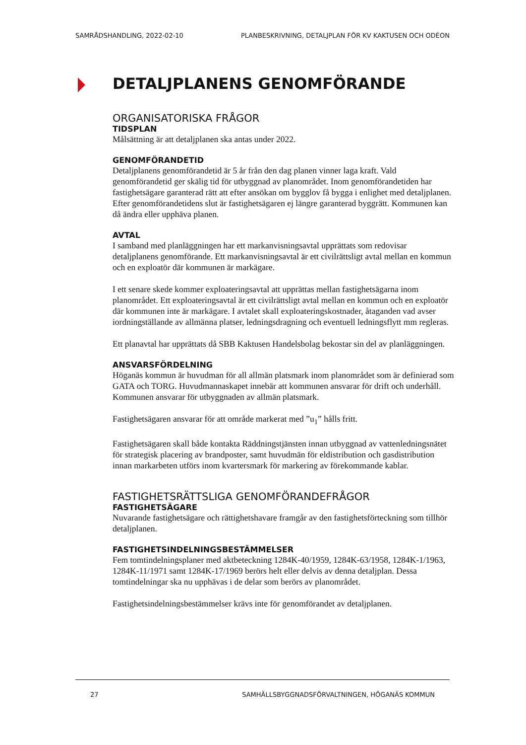SAMRÅDSHANDLING, 2022-02-10 PLANBESKRIVNING, DETALJPLAN FÖR KV KAKTUSEN OCH ODÉON
DETALJPLANENS GENOMFÖRANDE
ORGANISATORISKA FRÅGOR
TIDSPLAN
Målsättning är att detaljplanen ska antas under 2022.
GENOMFÖRANDETID
Detaljplanens genomförandetid är 5 år från den dag planen vinner laga kraft. Vald genomförandetid ger skälig tid för utbyggnad av planområdet. Inom genomförandetiden har fastighetsägare garanterad rätt att efter ansökan om bygglov få bygga i enlighet med detaljplanen. Efter genomförandetidens slut är fastighetsägaren ej längre garanterad byggrätt. Kommunen kan då ändra eller upphäva planen.
AVTAL
I samband med planläggningen har ett markanvisningsavtal upprättats som redovisar detaljplanens genomförande. Ett markanvisningsavtal är ett civilrättsligt avtal mellan en kommun och en exploatör där kommunen är markägare.
I ett senare skede kommer exploateringsavtal att upprättas mellan fastighetsägarna inom planområdet. Ett exploateringsavtal är ett civilrättsligt avtal mellan en kommun och en exploatör där kommunen inte är markägare. I avtalet skall exploateringskostnader, åtaganden vad avser iordningställande av allmänna platser, ledningsdragning och eventuell ledningsflytt mm regleras.
Ett planavtal har upprättats då SBB Kaktusen Handelsbolag bekostar sin del av planläggningen.
ANSVARSFÖRDELNING
Höganäs kommun är huvudman för all allmän platsmark inom planområdet som är definierad som GATA och TORG. Huvudmannaskapet innebär att kommunen ansvarar för drift och underhåll. Kommunen ansvarar för utbyggnaden av allmän platsmark.
Fastighetsägaren ansvarar för att område markerat med ”u<sub>1</sub>” hålls fritt.
Fastighetsägaren skall både kontakta Räddningstjänsten innan utbyggnad av vattenledningsnätet för strategisk placering av brandposter, samt huvudmän för eldistribution och gasdistribution innan markarbeten utförs inom kvartersmark för markering av förekommande kablar.
FASTIGHETSRÄTTSLIGA GENOMFÖRANDEFRÅGOR
FASTIGHETSÄGARE
Nuvarande fastighetsägare och rättighetshavare framgår av den fastighetsförteckning som tillhör detaljplanen.
FASTIGHETSINDELNINGSBESTÄMMELSER
Fem tomtindelningsplaner med aktbeteckning 1284K-40/1959, 1284K-63/1958, 1284K-1/1963, 1284K-11/1971 samt 1284K-17/1969 berörs helt eller delvis av denna detaljplan. Dessa tomtindelningar ska nu upphävas i de delar som berörs av planområdet.
Fastighetsindelningsbestämmelser krävs inte för genomförandet av detaljplanen.
27 SAMHÄLLSBYGGNADSFÖRVALTNINGEN, HÖGANÄS KOMMUN